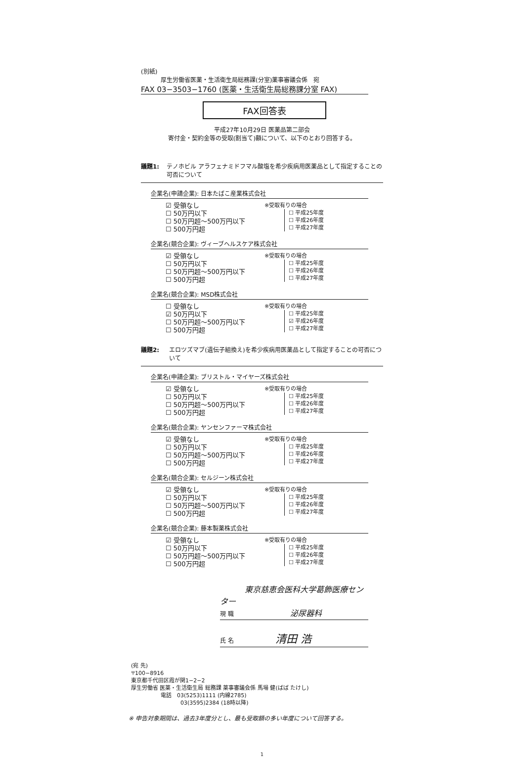(別紙)
厚生労働省医薬・生活衛生局総務課(分室)薬事審議会係　宛
FAX 03−3503−1760 (医薬・生活衛生局総務課分室 FAX)
FAX回答表
平成27年10月29日 医薬品第二部会
寄付金・契約金等の受取(割当て)額について、以下のとおり回答する。
議題1: テノホビル アラフェナミドフマル酸塩を希少疾病用医薬品として指定することの可否について
企業名(申請企業): 日本たばこ産業株式会社
☑ 受領なし
☐ 50万円以下
☐ 50万円超〜500万円以下
☐ 500万円超
※受取有りの場合
☐ 平成25年度
☐ 平成26年度
☐ 平成27年度
企業名(競合企業): ヴィーブヘルスケア株式会社
☑ 受領なし
☐ 50万円以下
☐ 50万円超〜500万円以下
☐ 500万円超
※受取有りの場合
☐ 平成25年度
☐ 平成26年度
☐ 平成27年度
企業名(競合企業): MSD株式会社
☐ 受領なし
☑ 50万円以下
☐ 50万円超〜500万円以下
☐ 500万円超
※受取有りの場合
☐ 平成25年度
☑ 平成26年度
☐ 平成27年度
議題2: エロツズマブ(遺伝子組換え)を希少疾病用医薬品として指定することの可否について
企業名(申請企業): ブリストル・マイヤーズ株式会社
☑ 受領なし
☐ 50万円以下
☐ 50万円超〜500万円以下
☐ 500万円超
※受取有りの場合
☐ 平成25年度
☐ 平成26年度
☐ 平成27年度
企業名(競合企業): ヤンセンファーマ株式会社
☑ 受領なし
☐ 50万円以下
☐ 50万円超〜500万円以下
☐ 500万円超
※受取有りの場合
☐ 平成25年度
☐ 平成26年度
☐ 平成27年度
企業名(競合企業): セルジーン株式会社
☑ 受領なし
☐ 50万円以下
☐ 50万円超〜500万円以下
☐ 500万円超
※受取有りの場合
☐ 平成25年度
☐ 平成26年度
☐ 平成27年度
企業名(競合企業): 藤本製薬株式会社
☑ 受領なし
☐ 50万円以下
☐ 50万円超〜500万円以下
☐ 500万円超
※受取有りの場合
☐ 平成25年度
☐ 平成26年度
☐ 平成27年度
東京慈恵会医科大学葛飾医療センター
現 職 泌尿器科
氏 名 清田 浩
(宛 先)
〒100−8916
東京都千代田区霞が関1−2−2
厚生労働省 医薬・生活衛生局 総務課 薬事審議会係 馬場 健(ばば たけし)
電話　03(5253)1111 (内線2785)
03(3595)2384 (18時以降)
※ 申告対象期間は、過去3年度分とし、最も受取額の多い年度について回答する。
1